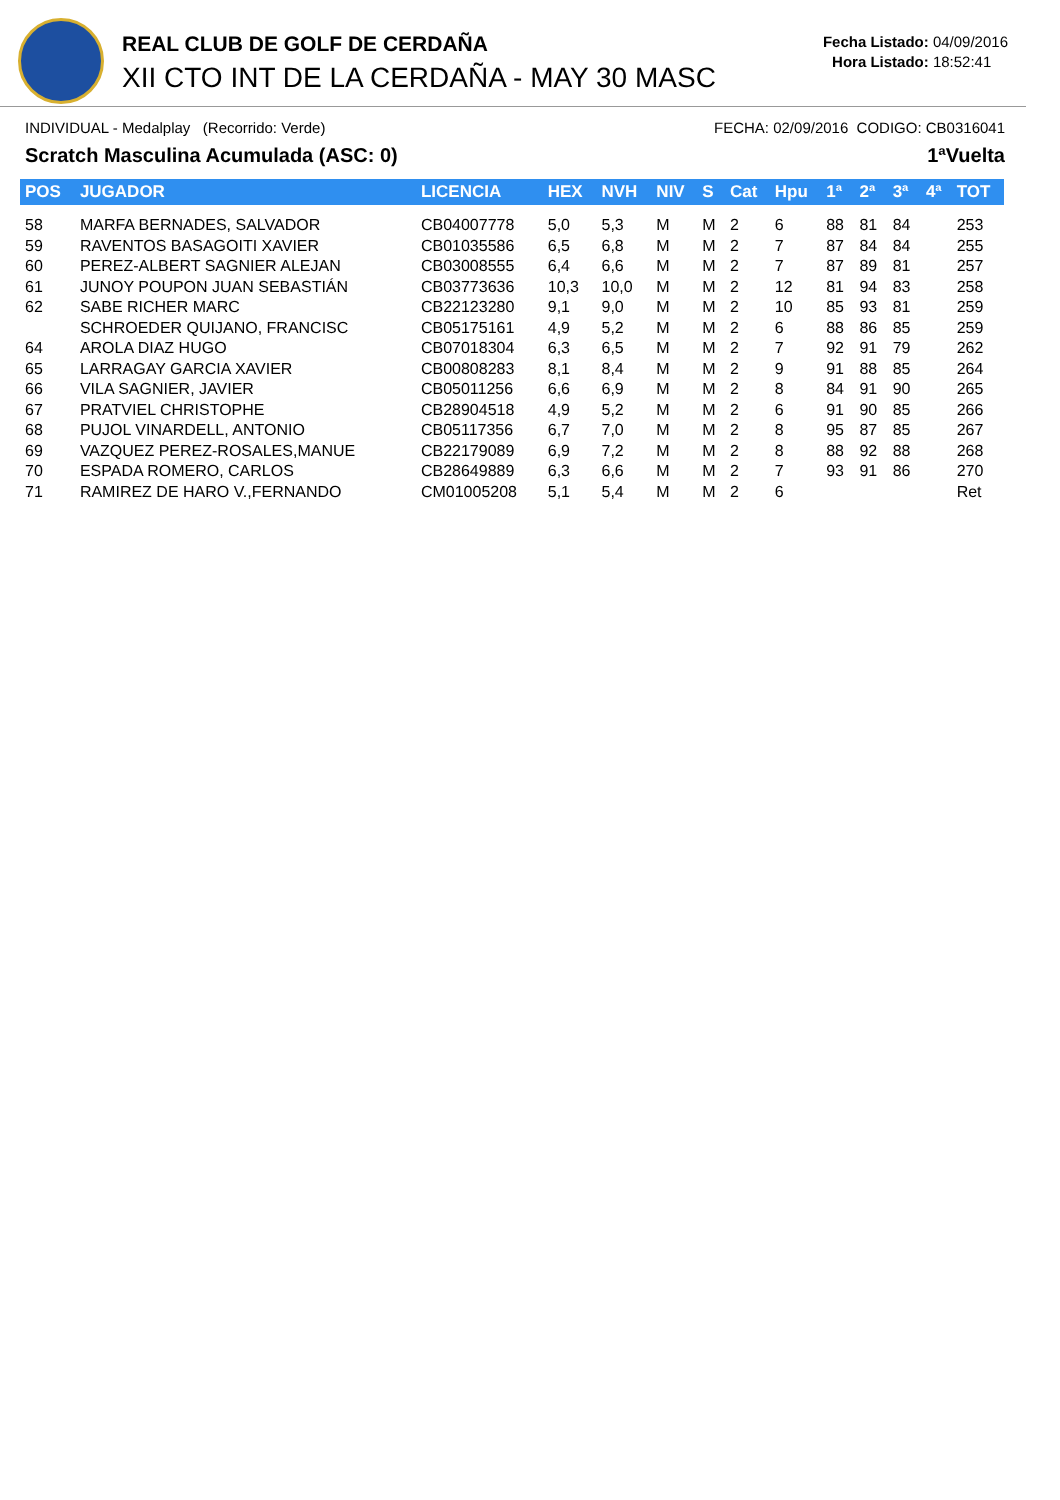REAL CLUB DE GOLF DE CERDAÑA
XII CTO INT DE LA CERDAÑA - MAY 30 MASC
Fecha Listado: 04/09/2016
Hora Listado: 18:52:41
INDIVIDUAL - Medalplay (Recorrido: Verde) FECHA: 02/09/2016 CODIGO: CB0316041
Scratch Masculina Acumulada (ASC: 0) 1ªVuelta
| POS | JUGADOR | LICENCIA | HEX | NVH | NIV | S | Cat | Hpu | 1ª | 2ª | 3ª | 4ª | TOT |
| --- | --- | --- | --- | --- | --- | --- | --- | --- | --- | --- | --- | --- | --- |
| 58 | MARFA BERNADES, SALVADOR | CB04007778 | 5,0 | 5,3 | M | M | 2 | 6 | 88 | 81 | 84 | | 253 |
| 59 | RAVENTOS BASAGOITI XAVIER | CB01035586 | 6,5 | 6,8 | M | M | 2 | 7 | 87 | 84 | 84 | | 255 |
| 60 | PEREZ-ALBERT SAGNIER ALEJAN | CB03008555 | 6,4 | 6,6 | M | M | 2 | 7 | 87 | 89 | 81 | | 257 |
| 61 | JUNOY POUPON JUAN SEBASTIÁN | CB03773636 | 10,3 | 10,0 | M | M | 2 | 12 | 81 | 94 | 83 | | 258 |
| 62 | SABE RICHER MARC | CB22123280 | 9,1 | 9,0 | M | M | 2 | 10 | 85 | 93 | 81 | | 259 |
| | SCHROEDER QUIJANO, FRANCISC | CB05175161 | 4,9 | 5,2 | M | M | 2 | 6 | 88 | 86 | 85 | | 259 |
| 64 | AROLA DIAZ HUGO | CB07018304 | 6,3 | 6,5 | M | M | 2 | 7 | 92 | 91 | 79 | | 262 |
| 65 | LARRAGAY GARCIA XAVIER | CB00808283 | 8,1 | 8,4 | M | M | 2 | 9 | 91 | 88 | 85 | | 264 |
| 66 | VILA SAGNIER, JAVIER | CB05011256 | 6,6 | 6,9 | M | M | 2 | 8 | 84 | 91 | 90 | | 265 |
| 67 | PRATVIEL CHRISTOPHE | CB28904518 | 4,9 | 5,2 | M | M | 2 | 6 | 91 | 90 | 85 | | 266 |
| 68 | PUJOL VINARDELL, ANTONIO | CB05117356 | 6,7 | 7,0 | M | M | 2 | 8 | 95 | 87 | 85 | | 267 |
| 69 | VAZQUEZ PEREZ-ROSALES,MANUE | CB22179089 | 6,9 | 7,2 | M | M | 2 | 8 | 88 | 92 | 88 | | 268 |
| 70 | ESPADA ROMERO, CARLOS | CB28649889 | 6,3 | 6,6 | M | M | 2 | 7 | 93 | 91 | 86 | | 270 |
| 71 | RAMIREZ DE HARO V.,FERNANDO | CM01005208 | 5,1 | 5,4 | M | M | 2 | 6 | | | | | Ret |